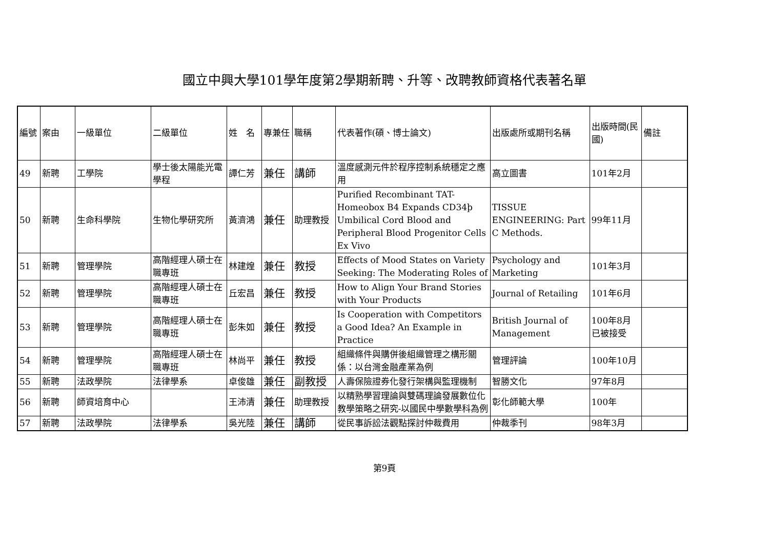國立中興大學101學年度第2學期新聘、升等、改聘教師資格代表著名單
| 編號 | 案由 | 一級單位 | 二級單位 | 姓 名 | 專兼任 | 職稱 | 代表著作(碩、博士論文) | 出版處所或期刊名稱 | 出版時間(民國) | 備註 |
| 49 | 新聘 | 工學院 | 學士後太陽能光電學程 | 譚仁芳 | 兼任 | 講師 | 溫度感測元件於程序控制系統穩定之應用 | 高立圖書 | 101年2月 | |
| 50 | 新聘 | 生命科學院 | 生物化學研究所 | 黃濟鴻 | 兼任 | 助理教授 | Purified Recombinant TAT-Homeobox B4 Expands CD34þ Umbilical Cord Blood and Peripheral Blood Progenitor Cells Ex Vivo | TISSUE ENGINEERING: Part C Methods. | 99年11月 | |
| 51 | 新聘 | 管理學院 | 高階經理人碩士在職專班 | 林建煌 | 兼任 | 教授 | Effects of Mood States on Variety Seeking: The Moderating Roles of | Psychology and Marketing | 101年3月 | |
| 52 | 新聘 | 管理學院 | 高階經理人碩士在職專班 | 丘宏昌 | 兼任 | 教授 | How to Align Your Brand Stories with Your Products | Journal of Retailing | 101年6月 | |
| 53 | 新聘 | 管理學院 | 高階經理人碩士在職專班 | 彭朱如 | 兼任 | 教授 | Is Cooperation with Competitors a Good Idea? An Example in Practice | British Journal of Management | 100年8月 已被接受 | |
| 54 | 新聘 | 管理學院 | 高階經理人碩士在職專班 | 林尚平 | 兼任 | 教授 | 組織條件與購併後組織管理之構形關係：以台灣金融產業為例 | 管理評論 | 100年10月 | |
| 55 | 新聘 | 法政學院 | 法律學系 | 卓俊雄 | 兼任 | 副教授 | 人壽保險證券化發行架構與監理機制 | 智勝文化 | 97年8月 | |
| 56 | 新聘 | 師資培育中心 | | 王沛清 | 兼任 | 助理教授 | 以精熟學習理論與雙碼理論發展數位化教學策略之研究-以國民中學數學科為例 | 彰化師範大學 | 100年 | |
| 57 | 新聘 | 法政學院 | 法律學系 | 吳光陸 | 兼任 | 講師 | 從民事訴訟法觀點探討仲裁費用 | 仲裁季刊 | 98年3月 | |
第9頁